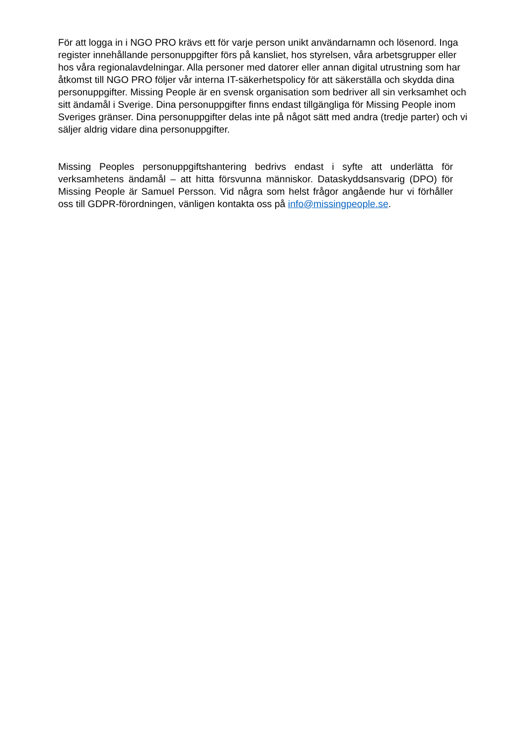För att logga in i NGO PRO krävs ett för varje person unikt användarnamn och lösenord. Inga register innehållande personuppgifter förs på kansliet, hos styrelsen, våra arbetsgrupper eller hos våra regionalavdelningar. Alla personer med datorer eller annan digital utrustning som har åtkomst till NGO PRO följer vår interna IT-säkerhetspolicy för att säkerställa och skydda dina personuppgifter. Missing People är en svensk organisation som bedriver all sin verksamhet och sitt ändamål i Sverige. Dina personuppgifter finns endast tillgängliga för Missing People inom Sveriges gränser. Dina personuppgifter delas inte på något sätt med andra (tredje parter) och vi säljer aldrig vidare dina personuppgifter.
Missing Peoples personuppgiftshantering bedrivs endast i syfte att underlätta för verksamhetens ändamål – att hitta försvunna människor. Dataskyddsansvarig (DPO) för Missing People är Samuel Persson. Vid några som helst frågor angående hur vi förhåller oss till GDPR-förordningen, vänligen kontakta oss på info@missingpeople.se.